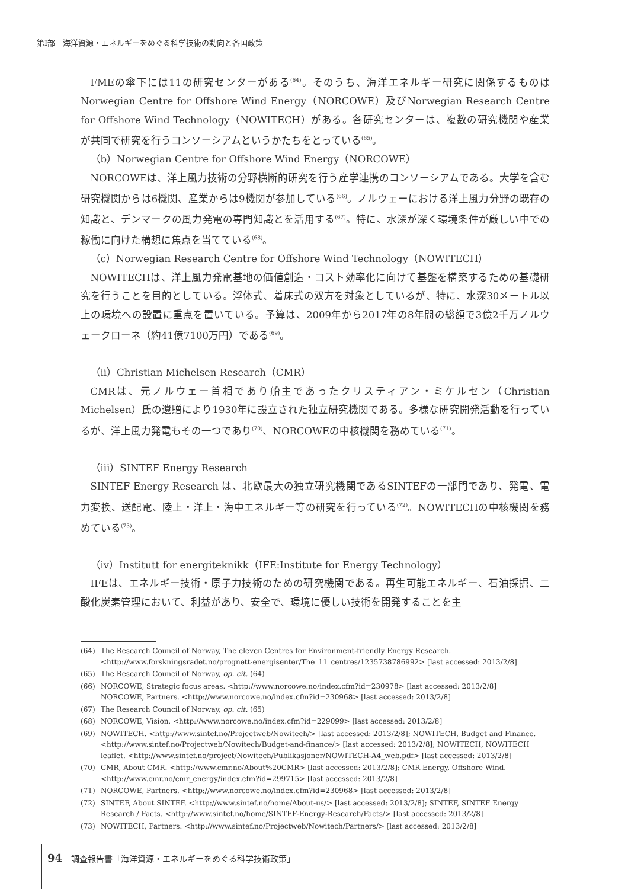第Ⅰ部　海洋資源・エネルギーをめぐる科学技術の動向と各国政策
FMEの傘下には11の研究センターがある<sup>(64)</sup>。そのうち、海洋エネルギー研究に関係するものはNorwegian Centre for Offshore Wind Energy（NORCOWE）及びNorwegian Research Centre for Offshore Wind Technology（NOWITECH）がある。各研究センターは、複数の研究機関や産業が共同で研究を行うコンソーシアムというかたちをとっている<sup>(65)</sup>。
（b）Norwegian Centre for Offshore Wind Energy（NORCOWE）
NORCOWEは、洋上風力技術の分野横断的研究を行う産学連携のコンソーシアムである。大学を含む研究機関からは6機関、産業からは9機関が参加している<sup>(66)</sup>。ノルウェーにおける洋上風力分野の既存の知識と、デンマークの風力発電の専門知識とを活用する<sup>(67)</sup>。特に、水深が深く環境条件が厳しい中での稼働に向けた構想に焦点を当てている<sup>(68)</sup>。
（c）Norwegian Research Centre for Offshore Wind Technology（NOWITECH）
NOWITECHは、洋上風力発電基地の価値創造・コスト効率化に向けて基盤を構築するための基礎研究を行うことを目的としている。浮体式、着床式の双方を対象としているが、特に、水深30メートル以上の環境への設置に重点を置いている。予算は、2009年から2017年の8年間の総額で3億2千万ノルウェークローネ（約41億7100万円）である<sup>(69)</sup>。
（ii）Christian Michelsen Research（CMR）
CMRは、元ノルウェー首相であり船主であったクリスティアン・ミケルセン（Christian Michelsen）氏の遺贈により1930年に設立された独立研究機関である。多様な研究開発活動を行っているが、洋上風力発電もその一つであり<sup>(70)</sup>、NORCOWEの中核機関を務めている<sup>(71)</sup>。
（iii）SINTEF Energy Research
SINTEF Energy Research は、北欧最大の独立研究機関であるSINTEFの一部門であり、発電、電力変換、送配電、陸上・洋上・海中エネルギー等の研究を行っている<sup>(72)</sup>。NOWITECHの中核機関を務めている<sup>(73)</sup>。
（iv）Institutt for energiteknikk（IFE:Institute for Energy Technology）
IFEは、エネルギー技術・原子力技術のための研究機関である。再生可能エネルギー、石油採掘、二酸化炭素管理において、利益があり、安全で、環境に優しい技術を開発することを主
(64) The Research Council of Norway, The eleven Centres for Environment-friendly Energy Research. <http://www.forskningsradet.no/prognett-energisenter/The_11_centres/1235738786992> [last accessed: 2013/2/8]
(65) The Research Council of Norway, op. cit. (64)
(66) NORCOWE, Strategic focus areas. <http://www.norcowe.no/index.cfm?id=230978> [last accessed: 2013/2/8]
NORCOWE, Partners. <http://www.norcowe.no/index.cfm?id=230968> [last accessed: 2013/2/8]
(67) The Research Council of Norway, op. cit. (65)
(68) NORCOWE, Vision. <http://www.norcowe.no/index.cfm?id=229099> [last accessed: 2013/2/8]
(69) NOWITECH. <http://www.sintef.no/Projectweb/Nowitech/> [last accessed: 2013/2/8]; NOWITECH, Budget and Finance. <http://www.sintef.no/Projectweb/Nowitech/Budget-and-finance/> [last accessed: 2013/2/8]; NOWITECH, NOWITECH leaflet. <http://www.sintef.no/project/Nowitech/Publikasjoner/NOWITECH-A4_web.pdf> [last accessed: 2013/2/8]
(70) CMR, About CMR. <http://www.cmr.no/About%20CMR> [last accessed: 2013/2/8]; CMR Energy, Offshore Wind. <http://www.cmr.no/cmr_energy/index.cfm?id=299715> [last accessed: 2013/2/8]
(71) NORCOWE, Partners. <http://www.norcowe.no/index.cfm?id=230968> [last accessed: 2013/2/8]
(72) SINTEF, About SINTEF. <http://www.sintef.no/home/About-us/> [last accessed: 2013/2/8]; SINTEF, SINTEF Energy Research / Facts. <http://www.sintef.no/home/SINTEF-Energy-Research/Facts/> [last accessed: 2013/2/8]
(73) NOWITECH, Partners. <http://www.sintef.no/Projectweb/Nowitech/Partners/> [last accessed: 2013/2/8]
94 調査報告書「海洋資源・エネルギーをめぐる科学技術政策」